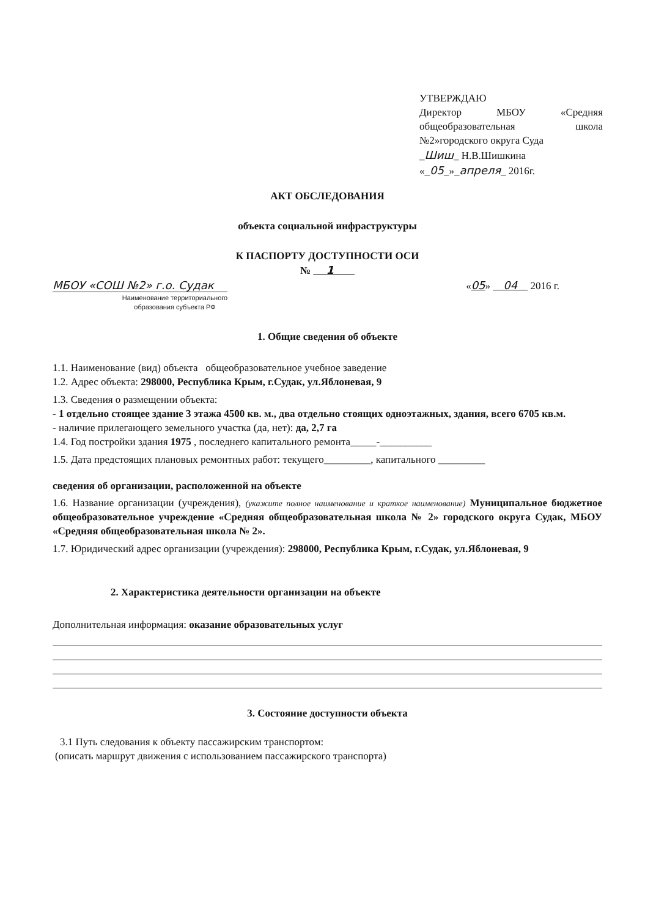УТВЕРЖДАЮ
Директор МБОУ «Средняя общеобразовательная школа №2»городского округа Суда
_Шиш_ Н.В.Шишкина
«_05_»_апреля_ 2016г.
АКТ ОБСЛЕДОВАНИЯ
объекта социальной инфраструктуры
К ПАСПОРТУ ДОСТУПНОСТИ ОСИ
№ 1
МБОУ «СОШ №2» г.о. Судак
Наименование территориального
образования субъекта РФ
«05» __04__ 2016 г.
1. Общие сведения об объекте
1.1. Наименование (вид) объекта общеобразовательное учебное заведение
1.2. Адрес объекта: 298000, Республика Крым, г.Судак, ул.Яблоневая, 9
1.3. Сведения о размещении объекта:
- 1 отдельно стоящее здание 3 этажа 4500 кв. м., два отдельно стоящих одноэтажных, здания, всего 6705 кв.м.
- наличие прилегающего земельного участка (да, нет): да, 2,7 га
1.4. Год постройки здания 1975 , последнего капитального ремонта_____-__________
1.5. Дата предстоящих плановых ремонтных работ: текущего_________, капитального _________
сведения об организации, расположенной на объекте
1.6. Название организации (учреждения), (укажите полное наименование и краткое наименование) Муниципальное бюджетное общеобразовательное учреждение «Средняя общеобразовательная школа № 2» городского округа Судак, МБОУ «Средняя общеобразовательная школа № 2».
1.7. Юридический адрес организации (учреждения): 298000, Республика Крым, г.Судак, ул.Яблоневая, 9
2. Характеристика деятельности организации на объекте
Дополнительная информация: оказание образовательных услуг
3. Состояние доступности объекта
3.1 Путь следования к объекту пассажирским транспортом:
(описать маршрут движения с использованием пассажирского транспорта)